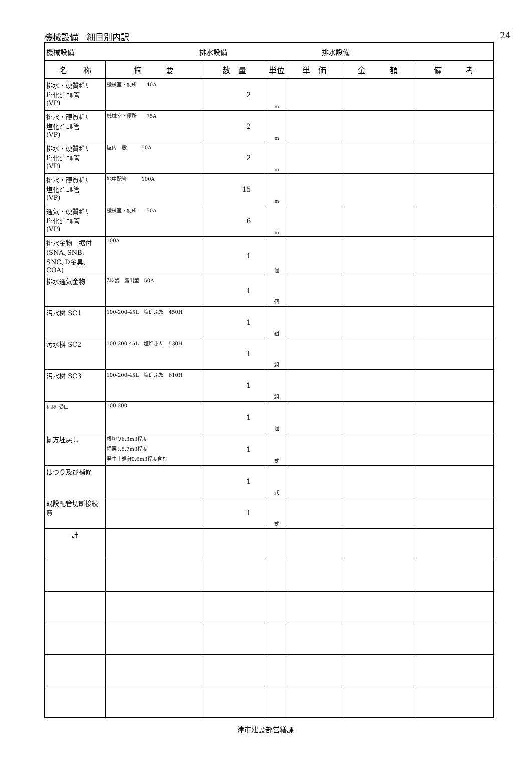機械設備　細目別内訳 24
| 機械設備 排水設備 | | | 排水設備 | | | |
| 名 称 | 摘 要 | 数 量 | 単位 | 単 価 | 金 額 | 備 考 |
| 排水・硬質ﾎﾟﾘ 塩化ﾋﾞﾆﾙ管 (VP) | 機械室・便所 40A | 2 | m | | | |
| 排水・硬質ﾎﾟﾘ 塩化ﾋﾞﾆﾙ管 (VP) | 機械室・便所 75A | 2 | m | | | |
| 排水・硬質ﾎﾟﾘ 塩化ﾋﾞﾆﾙ管 (VP) | 屋内一般 50A | 2 | m | | | |
| 排水・硬質ﾎﾟﾘ 塩化ﾋﾞﾆﾙ管 (VP) | 地中配管 100A | 15 | m | | | |
| 通気・硬質ﾎﾟﾘ 塩化ﾋﾞﾆﾙ管 (VP) | 機械室・便所 50A | 6 | m | | | |
| 排水金物 据付 (SNA､SNB､SNC､D金具､COA) | 100A | 1 | 個 | | | |
| 排水通気金物 | ｱﾙﾐ製 露出型 50A | 1 | 個 | | | |
| 汚水桝 SC1 | 100-200-45L 塩ﾋﾞふた 450H | 1 | 組 | | | |
| 汚水桝 SC2 | 100-200-45L 塩ﾋﾞふた 530H | 1 | 組 | | | |
| 汚水桝 SC3 | 100-200-45L 塩ﾋﾞふた 610H | 1 | 組 | | | |
| ﾎｰﾙｿｰ受口 | 100-200 | 1 | 個 | | | |
| 掘方埋戻し | 根切り6.3m3程度 埋戻し5.7m3程度 発生土処分0.6m3程度含む | 1 | 式 | | | |
| はつり及び補修 | | 1 | 式 | | | |
| 既設配管切断接続費 | | 1 | 式 | | | |
| 計 | | | | | | |
津市建設部営繕課